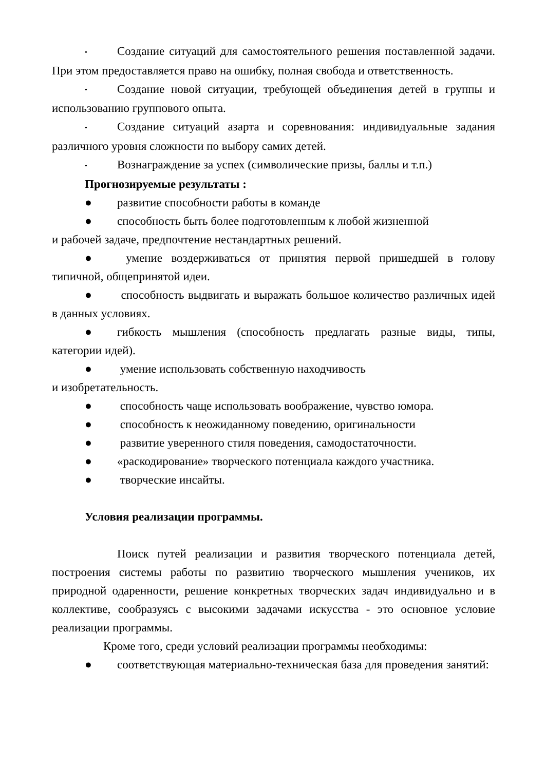• Создание ситуаций для самостоятельного решения поставленной задачи. При этом предоставляется право на ошибку, полная свобода и ответственность.
• Создание новой ситуации, требующей объединения детей в группы и использованию группового опыта.
• Создание ситуаций азарта и соревнования: индивидуальные задания различного уровня сложности по выбору самих детей.
• Вознаграждение за успех (символические призы, баллы и т.п.)
Прогнозируемые результаты :
● развитие способности работы в команде
● способность быть более подготовленным к любой жизненной
и рабочей задаче, предпочтение нестандартных решений.
● умение воздерживаться от принятия первой пришедшей в голову типичной, общепринятой идеи.
● способность выдвигать и выражать большое количество различных идей в данных условиях.
● гибкость мышления (способность предлагать разные виды, типы, категории идей).
● умение использовать собственную находчивость
и изобретательность.
● способность чаще использовать воображение, чувство юмора.
● способность к неожиданному поведению, оригинальности
● развитие уверенного стиля поведения, самодостаточности.
● «раскодирование» творческого потенциала каждого участника.
● творческие инсайты.
Условия реализации программы.
Поиск путей реализации и развития творческого потенциала детей, построения системы работы по развитию творческого мышления учеников, их природной одаренности, решение конкретных творческих задач индивидуально и в коллективе, сообразуясь с высокими задачами искусства - это основное условие реализации программы.
Кроме того, среди условий реализации программы необходимы:
● соответствующая материально-техническая база для проведения занятий: